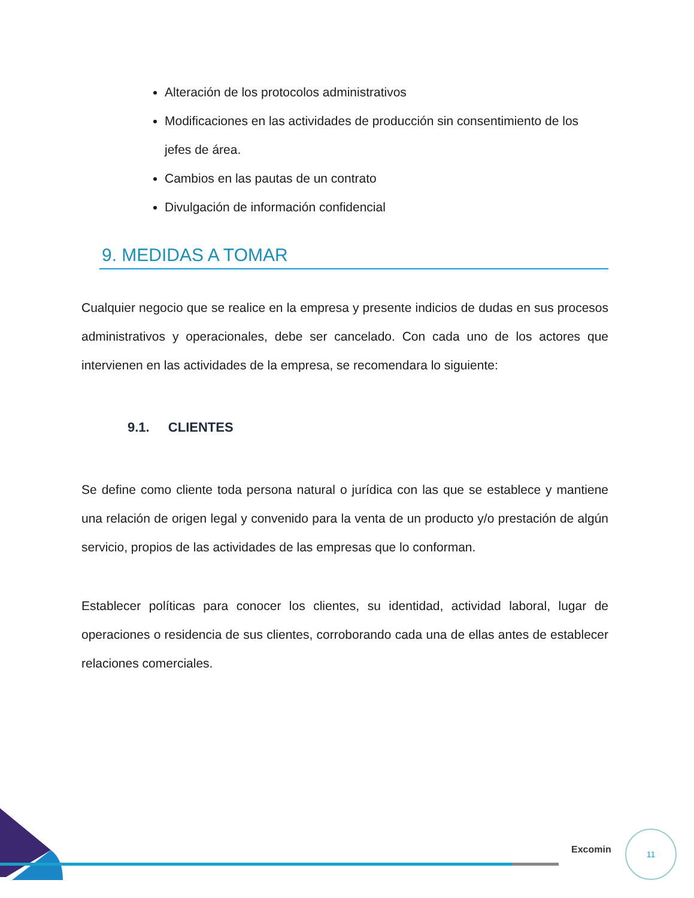Alteración de los protocolos administrativos
Modificaciones en las actividades de producción sin consentimiento de los jefes de área.
Cambios en las pautas de un contrato
Divulgación de información confidencial
9. MEDIDAS A TOMAR
Cualquier negocio que se realice en la empresa y presente indicios de dudas en sus procesos administrativos y operacionales, debe ser cancelado. Con cada uno de los actores que intervienen en las actividades de la empresa, se recomendara lo siguiente:
9.1. CLIENTES
Se define como cliente toda persona natural o jurídica con las que se establece y mantiene una relación de origen legal y convenido para la venta de un producto y/o prestación de algún servicio, propios de las actividades de las empresas que lo conforman.
Establecer políticas para conocer los clientes, su identidad, actividad laboral, lugar de operaciones o residencia de sus clientes, corroborando cada una de ellas antes de establecer relaciones comerciales.
Excomin
11